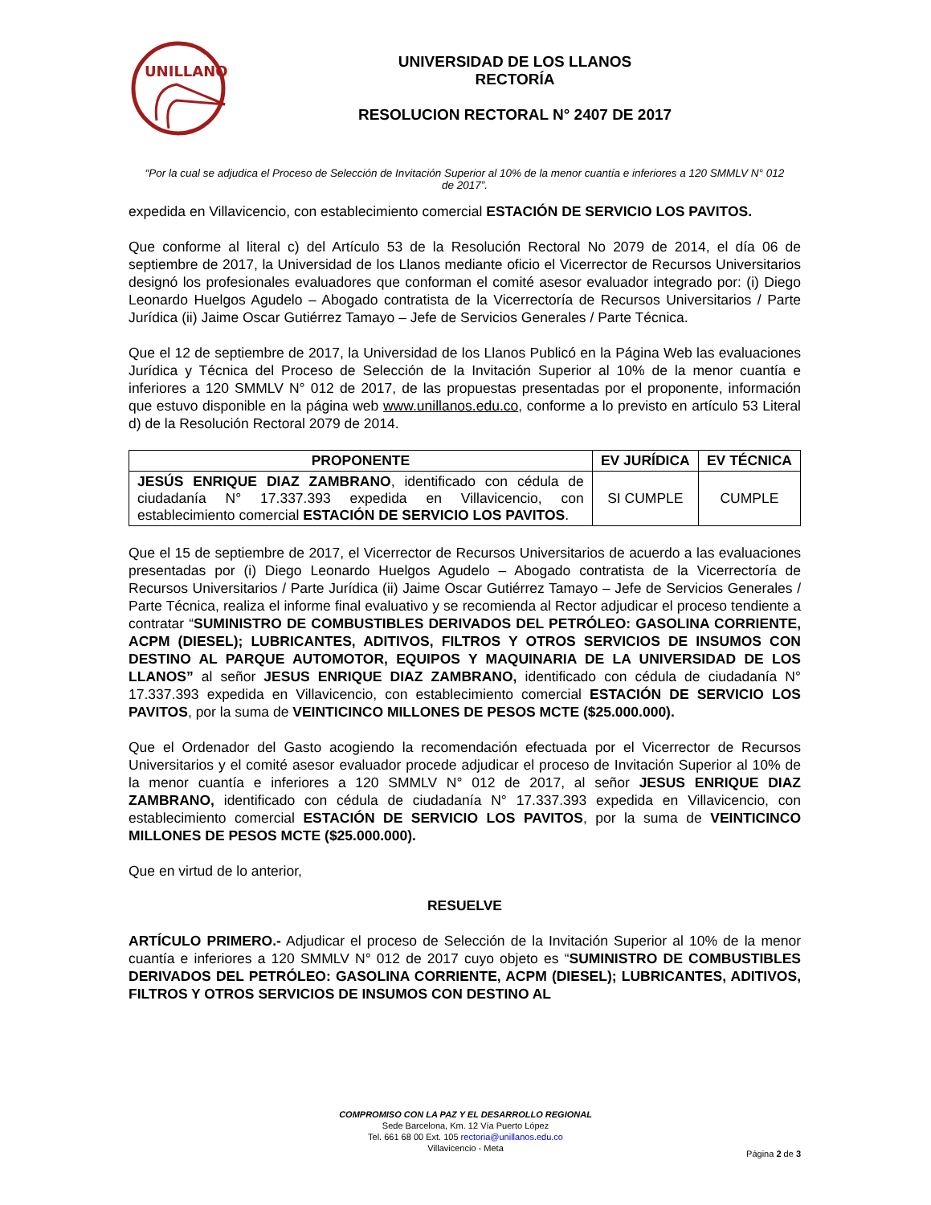UNILLANOS
UNIVERSIDAD DE LOS LLANOS
RECTORÍA
RESOLUCION RECTORAL N° 2407 DE 2017
“Por la cual se adjudica el Proceso de Selección de Invitación Superior al 10% de la menor cuantía e inferiores a 120 SMMLV N° 012 de 2017”.
expedida en Villavicencio, con establecimiento comercial ESTACIÓN DE SERVICIO LOS PAVITOS.
Que conforme al literal c) del Artículo 53 de la Resolución Rectoral No 2079 de 2014, el día 06 de septiembre de 2017, la Universidad de los Llanos mediante oficio el Vicerrector de Recursos Universitarios designó los profesionales evaluadores que conforman el comité asesor evaluador integrado por: (i) Diego Leonardo Huelgos Agudelo – Abogado contratista de la Vicerrectoría de Recursos Universitarios / Parte Jurídica (ii) Jaime Oscar Gutiérrez Tamayo – Jefe de Servicios Generales / Parte Técnica.
Que el 12 de septiembre de 2017, la Universidad de los Llanos Publicó en la Página Web las evaluaciones Jurídica y Técnica del Proceso de Selección de la Invitación Superior al 10% de la menor cuantía e inferiores a 120 SMMLV N° 012 de 2017, de las propuestas presentadas por el proponente, información que estuvo disponible en la página web www.unillanos.edu.co, conforme a lo previsto en artículo 53 Literal d) de la Resolución Rectoral 2079 de 2014.
| PROPONENTE | EV JURÍDICA | EV TÉCNICA |
| --- | --- | --- |
| JESÚS ENRIQUE DIAZ ZAMBRANO , identificado con cédula de ciudadanía N° 17.337.393 expedida en Villavicencio, con establecimiento comercial ESTACIÓN DE SERVICIO LOS PAVITOS . | SI CUMPLE | CUMPLE |
Que el 15 de septiembre de 2017, el Vicerrector de Recursos Universitarios de acuerdo a las evaluaciones presentadas por (i) Diego Leonardo Huelgos Agudelo – Abogado contratista de la Vicerrectoría de Recursos Universitarios / Parte Jurídica (ii) Jaime Oscar Gutiérrez Tamayo – Jefe de Servicios Generales / Parte Técnica, realiza el informe final evaluativo y se recomienda al Rector adjudicar el proceso tendiente a contratar “SUMINISTRO DE COMBUSTIBLES DERIVADOS DEL PETRÓLEO: GASOLINA CORRIENTE, ACPM (DIESEL); LUBRICANTES, ADITIVOS, FILTROS Y OTROS SERVICIOS DE INSUMOS CON DESTINO AL PARQUE AUTOMOTOR, EQUIPOS Y MAQUINARIA DE LA UNIVERSIDAD DE LOS LLANOS” al señor JESUS ENRIQUE DIAZ ZAMBRANO, identificado con cédula de ciudadanía N° 17.337.393 expedida en Villavicencio, con establecimiento comercial ESTACIÓN DE SERVICIO LOS PAVITOS, por la suma de VEINTICINCO MILLONES DE PESOS MCTE ($25.000.000).
Que el Ordenador del Gasto acogiendo la recomendación efectuada por el Vicerrector de Recursos Universitarios y el comité asesor evaluador procede adjudicar el proceso de Invitación Superior al 10% de la menor cuantía e inferiores a 120 SMMLV N° 012 de 2017, al señor JESUS ENRIQUE DIAZ ZAMBRANO, identificado con cédula de ciudadanía N° 17.337.393 expedida en Villavicencio, con establecimiento comercial ESTACIÓN DE SERVICIO LOS PAVITOS, por la suma de VEINTICINCO MILLONES DE PESOS MCTE ($25.000.000).
Que en virtud de lo anterior,
RESUELVE
ARTÍCULO PRIMERO.- Adjudicar el proceso de Selección de la Invitación Superior al 10% de la menor cuantía e inferiores a 120 SMMLV N° 012 de 2017 cuyo objeto es “SUMINISTRO DE COMBUSTIBLES DERIVADOS DEL PETRÓLEO: GASOLINA CORRIENTE, ACPM (DIESEL); LUBRICANTES, ADITIVOS, FILTROS Y OTROS SERVICIOS DE INSUMOS CON DESTINO AL
COMPROMISO CON LA PAZ Y EL DESARROLLO REGIONAL
Sede Barcelona, Km. 12 Vía Puerto López
Tel. 661 68 00 Ext. 105 rectoria@unillanos.edu.co
Villavicencio - Meta
Página 2 de 3